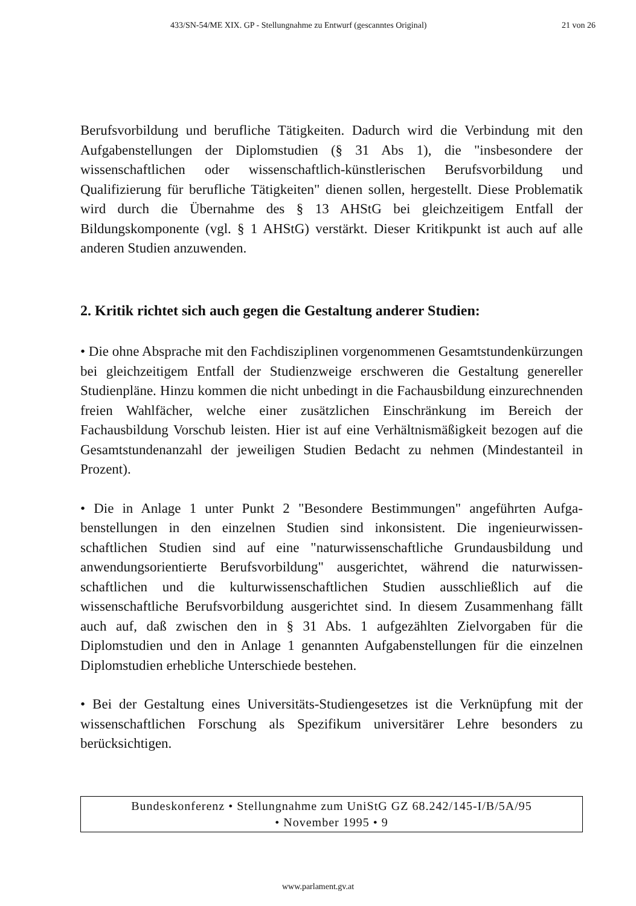433/SN-54/ME XIX. GP - Stellungnahme zu Entwurf (gescanntes Original) 21 von 26
Berufsvorbildung und berufliche Tätigkeiten. Dadurch wird die Verbindung mit den Aufgabenstellungen der Diplomstudien (§ 31 Abs 1), die "insbesondere der wissenschaftlichen oder wissenschaftlich-künstlerischen Berufsvorbildung und Qualifizierung für berufliche Tätigkeiten" dienen sollen, hergestellt. Diese Problematik wird durch die Übernahme des § 13 AHStG bei gleichzeitigem Entfall der Bildungskomponente (vgl. § 1 AHStG) verstärkt. Dieser Kritikpunkt ist auch auf alle anderen Studien anzuwenden.
2. Kritik richtet sich auch gegen die Gestaltung anderer Studien:
• Die ohne Absprache mit den Fachdisziplinen vorgenommenen Gesamtstunden­kürzungen bei gleichzeitigem Entfall der Studienzweige erschweren die Gestal­tung genereller Studienpläne. Hinzu kommen die nicht unbedingt in die Fachaus­bildung einzurechnenden freien Wahlfächer, welche einer zusätzlichen Einschrän­kung im Bereich der Fachausbildung Vorschub leisten. Hier ist auf eine Verhält­nismäßigkeit bezogen auf die Gesamtstundenanzahl der jeweiligen Studien Bedacht zu nehmen (Mindestanteil in Prozent).
• Die in Anlage 1 unter Punkt 2 "Besondere Bestimmungen" angeführten Aufga­benstellungen in den einzelnen Studien sind inkonsistent. Die ingenieurwissen­schaftlichen Studien sind auf eine "naturwissenschaftliche Grundausbildung und anwendungsorientierte Berufsvorbildung" ausgerichtet, während die naturwissen­schaftlichen und die kulturwissenschaftlichen Studien ausschließlich auf die wissenschaftliche Berufsvorbildung ausgerichtet sind. In diesem Zusammenhang fällt auch auf, daß zwischen den in § 31 Abs. 1 aufgezählten Zielvorgaben für die Diplomstudien und den in Anlage 1 genannten Aufgabenstellungen für die einzelnen Diplomstudien erhebliche Unterschiede bestehen.
• Bei der Gestaltung eines Universitäts-Studiengesetzes ist die Verknüpfung mit der wissenschaftlichen Forschung als Spezifikum universitärer Lehre besonders zu berücksichtigen.
Bundeskonferenz • Stellungnahme zum UniStG GZ 68.242/145-I/B/5A/95
• November 1995 • 9
www.parlament.gv.at